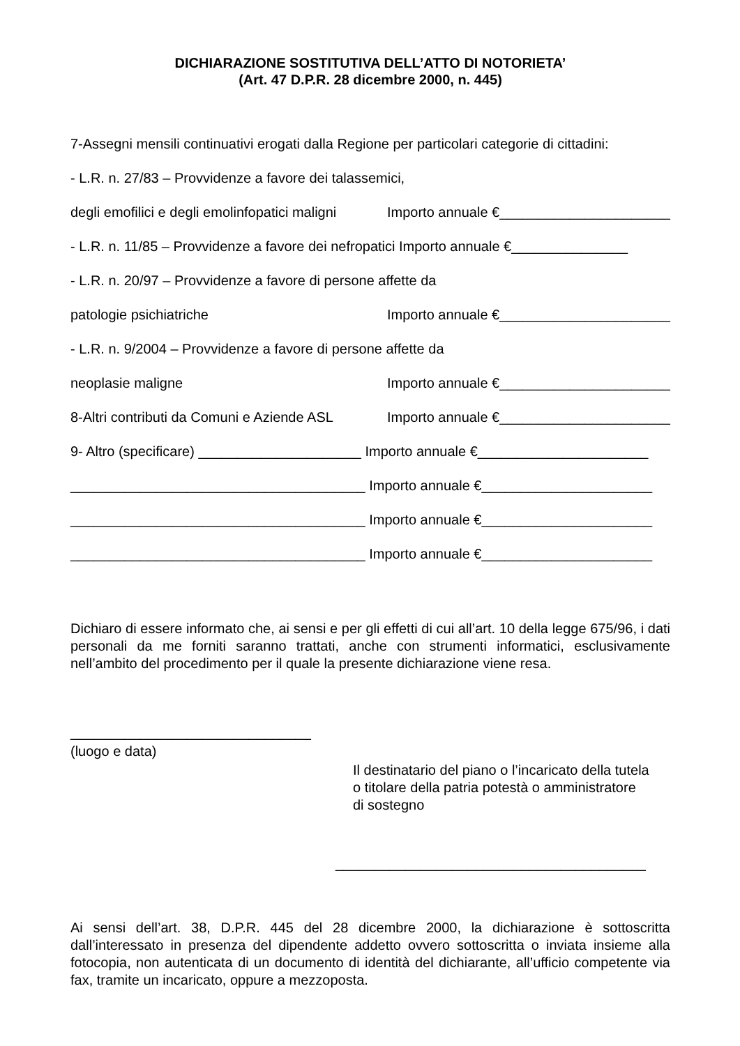DICHIARAZIONE SOSTITUTIVA DELL’ATTO DI NOTORIETA’
(Art. 47 D.P.R. 28 dicembre 2000, n. 445)
7-Assegni mensili continuativi erogati dalla Regione per particolari categorie di cittadini:
- L.R. n. 27/83 – Provvidenze a favore dei talassemici,
degli emofilici e degli emolinfopatici maligni Importo annuale €______________________
- L.R. n. 11/85 – Provvidenze a favore dei nefropatici Importo annuale €_______________
- L.R. n. 20/97 – Provvidenze a favore di persone affette da
patologie psichiatriche Importo annuale €______________________
- L.R. n. 9/2004 – Provvidenze a favore di persone affette da
neoplasie maligne Importo annuale €______________________
8-Altri contributi da Comuni e Aziende ASL Importo annuale €______________________
9- Altro (specificare) _____________________ Importo annuale €______________________
______________________________________ Importo annuale €______________________
______________________________________ Importo annuale €______________________
______________________________________ Importo annuale €______________________
Dichiaro di essere informato che, ai sensi e per gli effetti di cui all’art. 10 della legge 675/96, i dati personali da me forniti saranno trattati, anche con strumenti informatici, esclusivamente nell’ambito del procedimento per il quale la presente dichiarazione viene resa.
_______________________________
(luogo e data)
Il destinatario del piano o l’incaricato della tutela
o titolare della patria potestà o amministratore
di sostegno
________________________________________
Ai sensi dell’art. 38, D.P.R. 445 del 28 dicembre 2000, la dichiarazione è sottoscritta dall’interessato in presenza del dipendente addetto ovvero sottoscritta o inviata insieme alla fotocopia, non autenticata di un documento di identità del dichiarante, all’ufficio competente via fax, tramite un incaricato, oppure a mezzoposta.